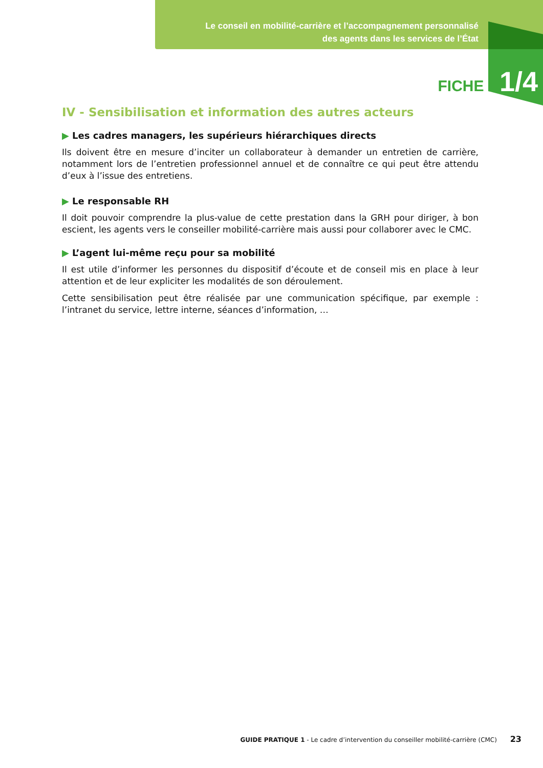Le conseil en mobilité-carrière et l’accompagnement personnalisé
des agents dans les services de l’État
FICHE 1/4
IV - Sensibilisation et information des autres acteurs
▶ Les cadres managers, les supérieurs hiérarchiques directs
Ils doivent être en mesure d’inciter un collaborateur à demander un entretien de carrière, notamment lors de l’entretien professionnel annuel et de connaître ce qui peut être attendu d’eux à l’issue des entretiens.
▶ Le responsable RH
Il doit pouvoir comprendre la plus-value de cette prestation dans la GRH pour diriger, à bon escient, les agents vers le conseiller mobilité-carrière mais aussi pour collaborer avec le CMC.
▶ L’agent lui-même reçu pour sa mobilité
Il est utile d’informer les personnes du dispositif d’écoute et de conseil mis en place à leur attention et de leur expliciter les modalités de son déroulement.
Cette sensibilisation peut être réalisée par une communication spécifique, par exemple : l’intranet du service, lettre interne, séances d’information, …
GUIDE PRATIQUE 1 - Le cadre d’intervention du conseiller mobilité-carrière (CMC) 23